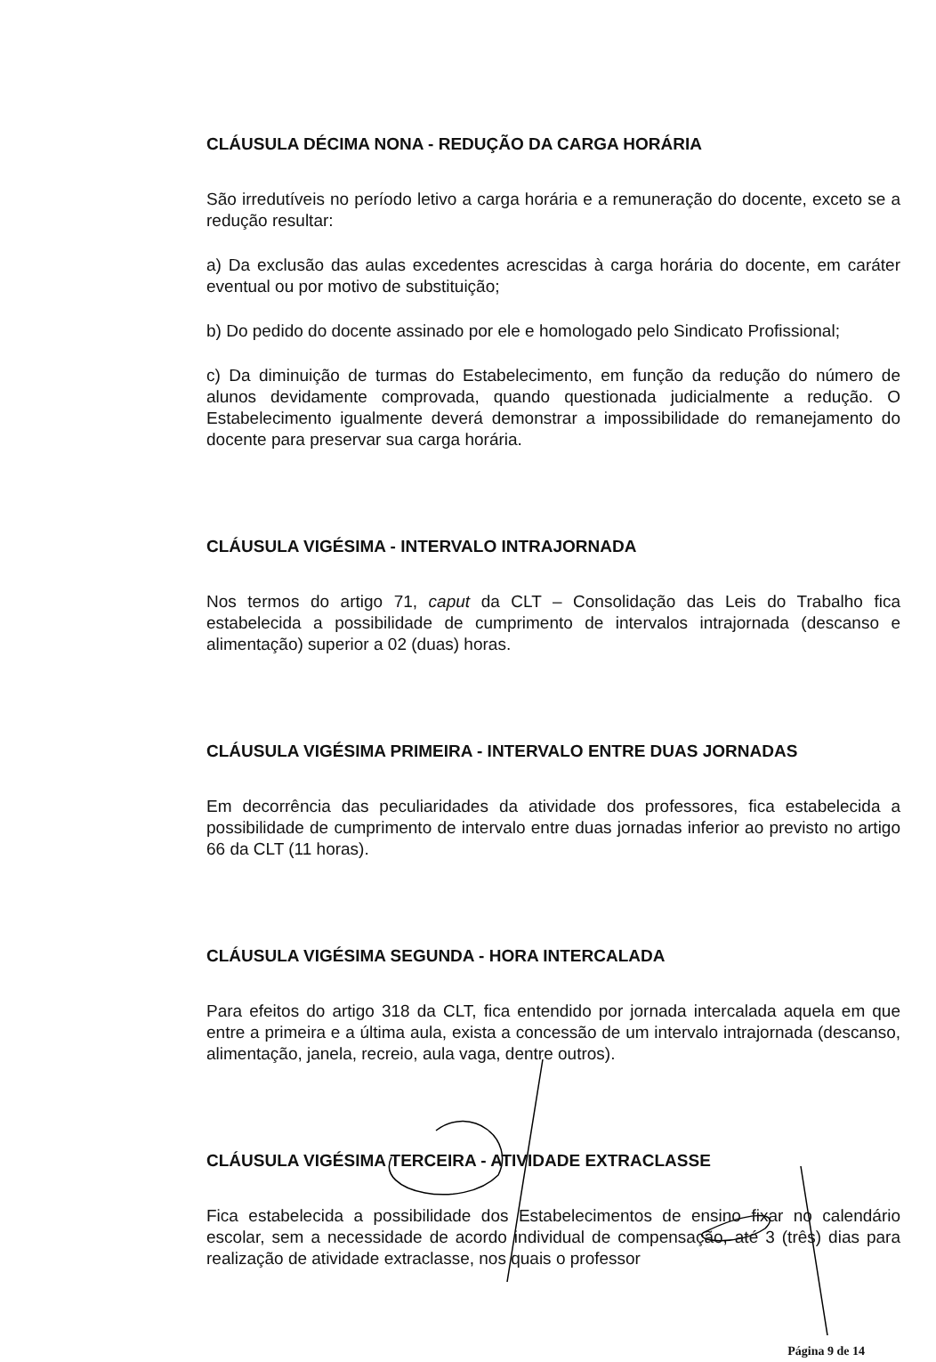CLÁUSULA DÉCIMA NONA - REDUÇÃO DA CARGA HORÁRIA
São irredutíveis no período letivo a carga horária e a remuneração do docente, exceto se a redução resultar:
a) Da exclusão das aulas excedentes acrescidas à carga horária do docente, em caráter eventual ou por motivo de substituição;
b) Do pedido do docente assinado por ele e homologado pelo Sindicato Profissional;
c) Da diminuição de turmas do Estabelecimento, em função da redução do número de alunos devidamente comprovada, quando questionada judicialmente a redução. O Estabelecimento igualmente deverá demonstrar a impossibilidade do remanejamento do docente para preservar sua carga horária.
CLÁUSULA VIGÉSIMA - INTERVALO INTRAJORNADA
Nos termos do artigo 71, caput da CLT – Consolidação das Leis do Trabalho fica estabelecida a possibilidade de cumprimento de intervalos intrajornada (descanso e alimentação) superior a 02 (duas) horas.
CLÁUSULA VIGÉSIMA PRIMEIRA - INTERVALO ENTRE DUAS JORNADAS
Em decorrência das peculiaridades da atividade dos professores, fica estabelecida a possibilidade de cumprimento de intervalo entre duas jornadas inferior ao previsto no artigo 66 da CLT (11 horas).
CLÁUSULA VIGÉSIMA SEGUNDA - HORA INTERCALADA
Para efeitos do artigo 318 da CLT, fica entendido por jornada intercalada aquela em que entre a primeira e a última aula, exista a concessão de um intervalo intrajornada (descanso, alimentação, janela, recreio, aula vaga, dentre outros).
CLÁUSULA VIGÉSIMA TERCEIRA - ATIVIDADE EXTRACLASSE
Fica estabelecida a possibilidade dos Estabelecimentos de ensino fixar no calendário escolar, sem a necessidade de acordo individual de compensação, até 3 (três) dias para realização de atividade extraclasse, nos quais o professor
Página 9 de 14